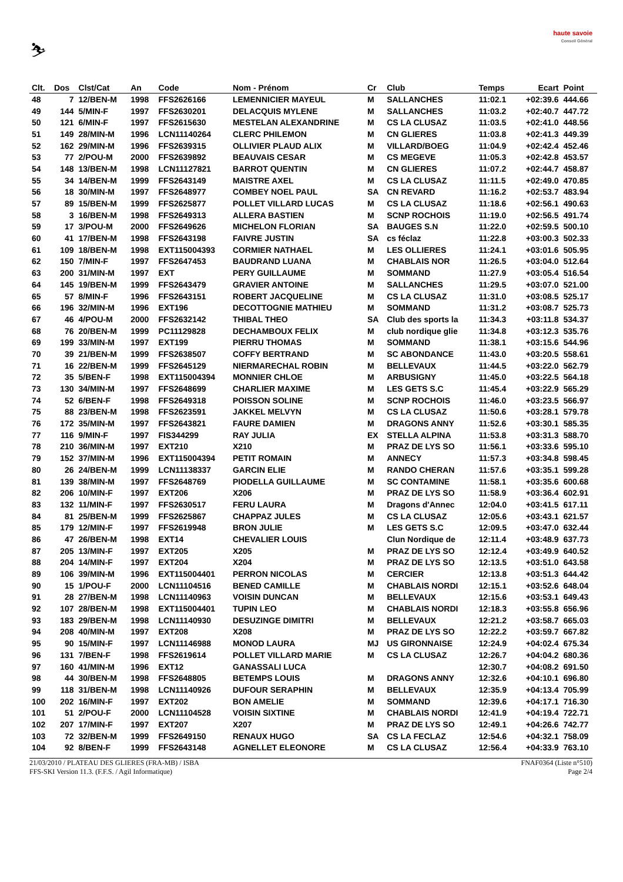⛷
haute savoie
Conseil Général
| Clt. | Dos | Clst/Cat | An | Code | Nom - Prénom | Cr | Club | Temps | Ecart | Point |
| --- | --- | --- | --- | --- | --- | --- | --- | --- | --- | --- |
| 48 | 7 | 12/BEN-M | 1998 | FFS2626166 | LEMENNICIER MAYEUL | M | SALLANCHES | 11:02.1 | +02:39.6 | 444.66 |
| 49 | 144 | 5/MIN-F | 1997 | FFS2630201 | DELACQUIS MYLENE | M | SALLANCHES | 11:03.2 | +02:40.7 | 447.72 |
| 50 | 121 | 6/MIN-F | 1997 | FFS2615630 | MESTELAN ALEXANDRINE | M | CS LA CLUSAZ | 11:03.5 | +02:41.0 | 448.56 |
| 51 | 149 | 28/MIN-M | 1996 | LCN11140264 | CLERC PHILEMON | M | CN GLIERES | 11:03.8 | +02:41.3 | 449.39 |
| 52 | 162 | 29/MIN-M | 1996 | FFS2639315 | OLLIVIER PLAUD ALIX | M | VILLARD/BOEG | 11:04.9 | +02:42.4 | 452.46 |
| 53 | 77 | 2/POU-M | 2000 | FFS2639892 | BEAUVAIS CESAR | M | CS MEGEVE | 11:05.3 | +02:42.8 | 453.57 |
| 54 | 148 | 13/BEN-M | 1998 | LCN11127821 | BARROT QUENTIN | M | CN GLIERES | 11:07.2 | +02:44.7 | 458.87 |
| 55 | 34 | 14/BEN-M | 1999 | FFS2643149 | MAISTRE AXEL | M | CS LA CLUSAZ | 11:11.5 | +02:49.0 | 470.85 |
| 56 | 18 | 30/MIN-M | 1997 | FFS2648977 | COMBEY NOEL PAUL | SA | CN REVARD | 11:16.2 | +02:53.7 | 483.94 |
| 57 | 89 | 15/BEN-M | 1999 | FFS2625877 | POLLET VILLARD LUCAS | M | CS LA CLUSAZ | 11:18.6 | +02:56.1 | 490.63 |
| 58 | 3 | 16/BEN-M | 1998 | FFS2649313 | ALLERA BASTIEN | M | SCNP ROCHOIS | 11:19.0 | +02:56.5 | 491.74 |
| 59 | 17 | 3/POU-M | 2000 | FFS2649626 | MICHELON FLORIAN | SA | BAUGES S.N | 11:22.0 | +02:59.5 | 500.10 |
| 60 | 41 | 17/BEN-M | 1998 | FFS2643198 | FAIVRE JUSTIN | SA | cs féclaz | 11:22.8 | +03:00.3 | 502.33 |
| 61 | 109 | 18/BEN-M | 1998 | EXT115004393 | CORMIER NATHAEL | M | LES OLLIERES | 11:24.1 | +03:01.6 | 505.95 |
| 62 | 150 | 7/MIN-F | 1997 | FFS2647453 | BAUDRAND LUANA | M | CHABLAIS NOR | 11:26.5 | +03:04.0 | 512.64 |
| 63 | 200 | 31/MIN-M | 1997 | EXT | PERY GUILLAUME | M | SOMMAND | 11:27.9 | +03:05.4 | 516.54 |
| 64 | 145 | 19/BEN-M | 1999 | FFS2643479 | GRAVIER ANTOINE | M | SALLANCHES | 11:29.5 | +03:07.0 | 521.00 |
| 65 | 57 | 8/MIN-F | 1996 | FFS2643151 | ROBERT JACQUELINE | M | CS LA CLUSAZ | 11:31.0 | +03:08.5 | 525.17 |
| 66 | 196 | 32/MIN-M | 1996 | EXT196 | DECOTTOGNIE MATHIEU | M | SOMMAND | 11:31.2 | +03:08.7 | 525.73 |
| 67 | 46 | 4/POU-M | 2000 | FFS2632142 | THIBAL THEO | SA | Club des sports la | 11:34.3 | +03:11.8 | 534.37 |
| 68 | 76 | 20/BEN-M | 1999 | PC11129828 | DECHAMBOUX FELIX | M | club nordique glie | 11:34.8 | +03:12.3 | 535.76 |
| 69 | 199 | 33/MIN-M | 1997 | EXT199 | PIERRU THOMAS | M | SOMMAND | 11:38.1 | +03:15.6 | 544.96 |
| 70 | 39 | 21/BEN-M | 1999 | FFS2638507 | COFFY BERTRAND | M | SC ABONDANCE | 11:43.0 | +03:20.5 | 558.61 |
| 71 | 16 | 22/BEN-M | 1999 | FFS2645129 | NIERMARECHAL ROBIN | M | BELLEVAUX | 11:44.5 | +03:22.0 | 562.79 |
| 72 | 35 | 5/BEN-F | 1998 | EXT115004394 | MONNIER CHLOE | M | ARBUSIGNY | 11:45.0 | +03:22.5 | 564.18 |
| 73 | 130 | 34/MIN-M | 1997 | FFS2648699 | CHARLIER MAXIME | M | LES GETS S.C | 11:45.4 | +03:22.9 | 565.29 |
| 74 | 52 | 6/BEN-F | 1998 | FFS2649318 | POISSON SOLINE | M | SCNP ROCHOIS | 11:46.0 | +03:23.5 | 566.97 |
| 75 | 88 | 23/BEN-M | 1998 | FFS2623591 | JAKKEL MELVYN | M | CS LA CLUSAZ | 11:50.6 | +03:28.1 | 579.78 |
| 76 | 172 | 35/MIN-M | 1997 | FFS2643821 | FAURE DAMIEN | M | DRAGONS ANNY | 11:52.6 | +03:30.1 | 585.35 |
| 77 | 116 | 9/MIN-F | 1997 | FIS344299 | RAY JULIA | EX | STELLA ALPINA | 11:53.8 | +03:31.3 | 588.70 |
| 78 | 210 | 36/MIN-M | 1997 | EXT210 | X210 | M | PRAZ DE LYS SO | 11:56.1 | +03:33.6 | 595.10 |
| 79 | 152 | 37/MIN-M | 1996 | EXT115004394 | PETIT ROMAIN | M | ANNECY | 11:57.3 | +03:34.8 | 598.45 |
| 80 | 26 | 24/BEN-M | 1999 | LCN11138337 | GARCIN ELIE | M | RANDO CHERAN | 11:57.6 | +03:35.1 | 599.28 |
| 81 | 139 | 38/MIN-M | 1997 | FFS2648769 | PIODELLA GUILLAUME | M | SC CONTAMINE | 11:58.1 | +03:35.6 | 600.68 |
| 82 | 206 | 10/MIN-F | 1997 | EXT206 | X206 | M | PRAZ DE LYS SO | 11:58.9 | +03:36.4 | 602.91 |
| 83 | 132 | 11/MIN-F | 1997 | FFS2630517 | FERU LAURA | M | Dragons d'Annec | 12:04.0 | +03:41.5 | 617.11 |
| 84 | 81 | 25/BEN-M | 1999 | FFS2625867 | CHAPPAZ JULES | M | CS LA CLUSAZ | 12:05.6 | +03:43.1 | 621.57 |
| 85 | 179 | 12/MIN-F | 1997 | FFS2619948 | BRON JULIE | M | LES GETS S.C | 12:09.5 | +03:47.0 | 632.44 |
| 86 | 47 | 26/BEN-M | 1998 | EXT14 | CHEVALIER LOUIS | | Clun Nordique de | 12:11.4 | +03:48.9 | 637.73 |
| 87 | 205 | 13/MIN-F | 1997 | EXT205 | X205 | M | PRAZ DE LYS SO | 12:12.4 | +03:49.9 | 640.52 |
| 88 | 204 | 14/MIN-F | 1997 | EXT204 | X204 | M | PRAZ DE LYS SO | 12:13.5 | +03:51.0 | 643.58 |
| 89 | 106 | 39/MIN-M | 1996 | EXT115004401 | PERRON NICOLAS | M | CERCIER | 12:13.8 | +03:51.3 | 644.42 |
| 90 | 15 | 1/POU-F | 2000 | LCN11104516 | BENED CAMILLE | M | CHABLAIS NORDI | 12:15.1 | +03:52.6 | 648.04 |
| 91 | 28 | 27/BEN-M | 1998 | LCN11140963 | VOISIN DUNCAN | M | BELLEVAUX | 12:15.6 | +03:53.1 | 649.43 |
| 92 | 107 | 28/BEN-M | 1998 | EXT115004401 | TUPIN LEO | M | CHABLAIS NORDI | 12:18.3 | +03:55.8 | 656.96 |
| 93 | 183 | 29/BEN-M | 1998 | LCN11140930 | DESUZINGE DIMITRI | M | BELLEVAUX | 12:21.2 | +03:58.7 | 665.03 |
| 94 | 208 | 40/MIN-M | 1997 | EXT208 | X208 | M | PRAZ DE LYS SO | 12:22.2 | +03:59.7 | 667.82 |
| 95 | 90 | 15/MIN-F | 1997 | LCN11146988 | MONOD LAURA | MJ | US GIRONNAISE | 12:24.9 | +04:02.4 | 675.34 |
| 96 | 131 | 7/BEN-F | 1998 | FFS2619614 | POLLET VILLARD MARIE | M | CS LA CLUSAZ | 12:26.7 | +04:04.2 | 680.36 |
| 97 | 160 | 41/MIN-M | 1996 | EXT12 | GANASSALI LUCA | | | 12:30.7 | +04:08.2 | 691.50 |
| 98 | 44 | 30/BEN-M | 1998 | FFS2648805 | BETEMPS LOUIS | M | DRAGONS ANNY | 12:32.6 | +04:10.1 | 696.80 |
| 99 | 118 | 31/BEN-M | 1998 | LCN11140926 | DUFOUR SERAPHIN | M | BELLEVAUX | 12:35.9 | +04:13.4 | 705.99 |
| 100 | 202 | 16/MIN-F | 1997 | EXT202 | BON AMELIE | M | SOMMAND | 12:39.6 | +04:17.1 | 716.30 |
| 101 | 51 | 2/POU-F | 2000 | LCN11104528 | VOISIN SIXTINE | M | CHABLAIS NORDI | 12:41.9 | +04:19.4 | 722.71 |
| 102 | 207 | 17/MIN-F | 1997 | EXT207 | X207 | M | PRAZ DE LYS SO | 12:49.1 | +04:26.6 | 742.77 |
| 103 | 72 | 32/BEN-M | 1999 | FFS2649150 | RENAUX HUGO | SA | CS LA FECLAZ | 12:54.6 | +04:32.1 | 758.09 |
| 104 | 92 | 8/BEN-F | 1999 | FFS2643148 | AGNELLET ELEONORE | M | CS LA CLUSAZ | 12:56.4 | +04:33.9 | 763.10 |
21/03/2010 / PLATEAU DES GLIERES (FRA-MB) / ISBA FNAF0364 (Liste n°510)
FFS-SKI Version 11.3. (F.F.S. / Agil Informatique) Page 2/4